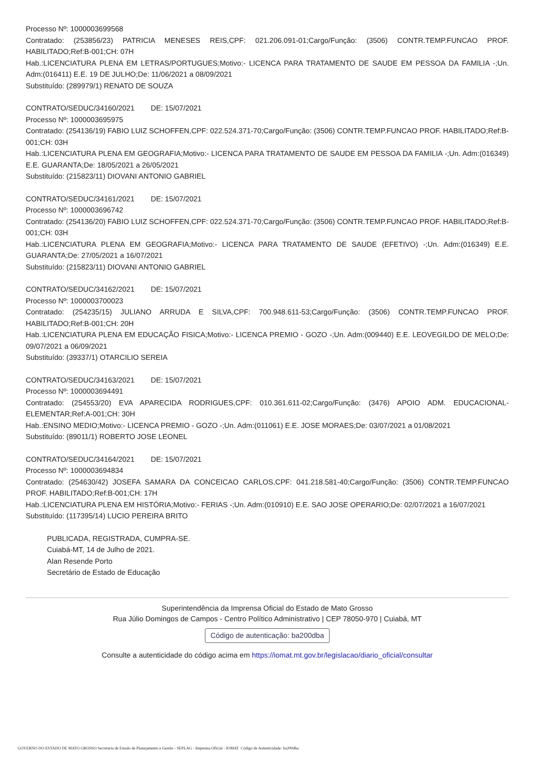Processo Nº: 1000003699568
Contratado: (253856/23) PATRICIA MENESES REIS,CPF: 021.206.091-01;Cargo/Função: (3506) CONTR.TEMP.FUNCAO PROF. HABILITADO;Ref:B-001;CH: 07H
Hab.:LICENCIATURA PLENA EM LETRAS/PORTUGUES;Motivo:- LICENCA PARA TRATAMENTO DE SAUDE EM PESSOA DA FAMILIA -;Un. Adm:(016411) E.E. 19 DE JULHO;De: 11/06/2021 a 08/09/2021
Substituído: (289979/1) RENATO DE SOUZA
CONTRATO/SEDUC/34160/2021 DE: 15/07/2021
Processo Nº: 1000003695975
Contratado: (254136/19) FABIO LUIZ SCHOFFEN,CPF: 022.524.371-70;Cargo/Função: (3506) CONTR.TEMP.FUNCAO PROF. HABILITADO;Ref:B-001;CH: 03H
Hab.:LICENCIATURA PLENA EM GEOGRAFIA;Motivo:- LICENCA PARA TRATAMENTO DE SAUDE EM PESSOA DA FAMILIA -;Un. Adm:(016349) E.E. GUARANTA;De: 18/05/2021 a 26/05/2021
Substituído: (215823/11) DIOVANI ANTONIO GABRIEL
CONTRATO/SEDUC/34161/2021 DE: 15/07/2021
Processo Nº: 1000003696742
Contratado: (254136/20) FABIO LUIZ SCHOFFEN,CPF: 022.524.371-70;Cargo/Função: (3506) CONTR.TEMP.FUNCAO PROF. HABILITADO;Ref:B-001;CH: 03H
Hab.:LICENCIATURA PLENA EM GEOGRAFIA;Motivo:- LICENCA PARA TRATAMENTO DE SAUDE (EFETIVO) -;Un. Adm:(016349) E.E. GUARANTA;De: 27/05/2021 a 16/07/2021
Substituído: (215823/11) DIOVANI ANTONIO GABRIEL
CONTRATO/SEDUC/34162/2021 DE: 15/07/2021
Processo Nº: 1000003700023
Contratado: (254235/15) JULIANO ARRUDA E SILVA,CPF: 700.948.611-53;Cargo/Função: (3506) CONTR.TEMP.FUNCAO PROF. HABILITADO;Ref:B-001;CH: 20H
Hab.:LICENCIATURA PLENA EM EDUCAÇÃO FISICA;Motivo:- LICENCA PREMIO - GOZO -;Un. Adm:(009440) E.E. LEOVEGILDO DE MELO;De: 09/07/2021 a 06/09/2021
Substituído: (39337/1) OTARCILIO SEREIA
CONTRATO/SEDUC/34163/2021 DE: 15/07/2021
Processo Nº: 1000003694491
Contratado: (254553/20) EVA APARECIDA RODRIGUES,CPF: 010.361.611-02;Cargo/Função: (3476) APOIO ADM. EDUCACIONAL-ELEMENTAR;Ref:A-001;CH: 30H
Hab.:ENSINO MEDIO;Motivo:- LICENCA PREMIO - GOZO -;Un. Adm:(011061) E.E. JOSE MORAES;De: 03/07/2021 a 01/08/2021
Substituído: (89011/1) ROBERTO JOSE LEONEL
CONTRATO/SEDUC/34164/2021 DE: 15/07/2021
Processo Nº: 1000003694834
Contratado: (254630/42) JOSEFA SAMARA DA CONCEICAO CARLOS,CPF: 041.218.581-40;Cargo/Função: (3506) CONTR.TEMP.FUNCAO PROF. HABILITADO;Ref:B-001;CH: 17H
Hab.:LICENCIATURA PLENA EM HISTÓRIA;Motivo:- FERIAS -;Un. Adm:(010910) E.E. SAO JOSE OPERARIO;De: 02/07/2021 a 16/07/2021
Substituído: (117395/14) LUCIO PEREIRA BRITO
PUBLICADA, REGISTRADA, CUMPRA-SE.
Cuiabá-MT, 14 de Julho de 2021.
Alan Resende Porto
Secretário de Estado de Educação
Superintendência da Imprensa Oficial do Estado de Mato Grosso
Rua Júlio Domingos de Campos - Centro Político Administrativo | CEP 78050-970 | Cuiabá, MT
Código de autenticação: ba200dba
Consulte a autenticidade do código acima em https://iomat.mt.gov.br/legislacao/diario_oficial/consultar
GOVERNO DO ESTADO DE MATO GROSSO Secretaria de Estado de Planejamento e Gestão - SEPLAG - Imprensa Oficial - IOMAT Código de Autenticidade: ba200dba